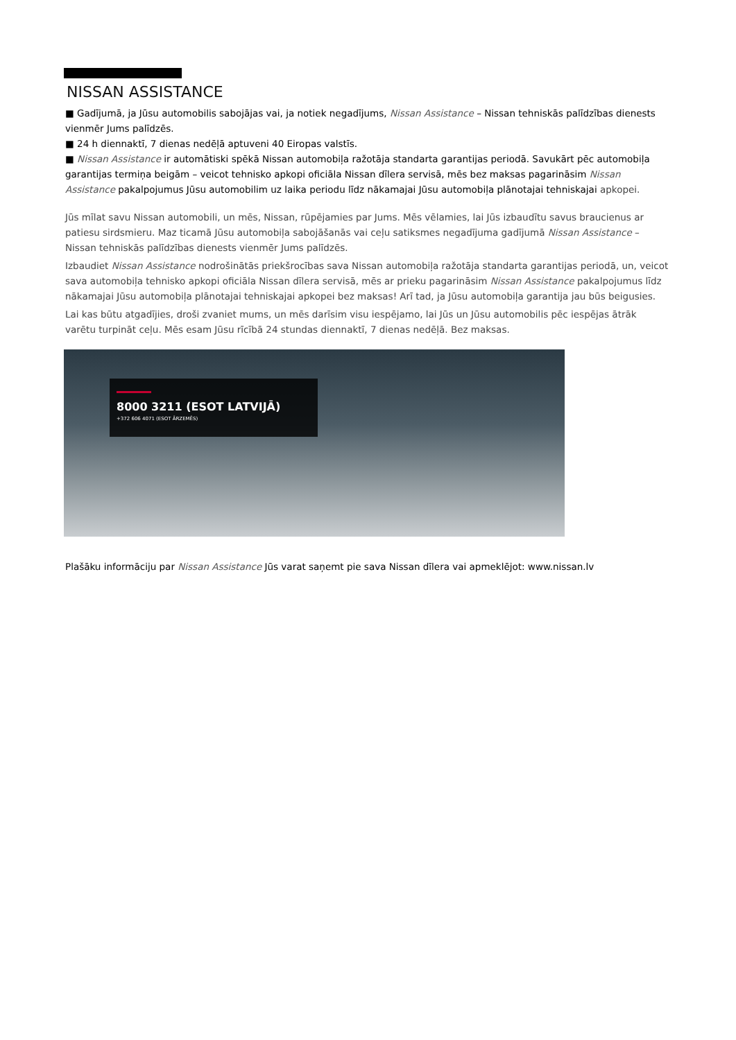NISSAN ASSISTANCE
■ Gadījumā, ja Jūsu automobilis sabojājas vai, ja notiek negadījums, Nissan Assistance – Nissan tehniskās palīdzības dienests vienmēr Jums palīdzēs.
■ 24 h diennaktī, 7 dienas nedēļā aptuveni 40 Eiropas valstīs.
■ Nissan Assistance ir automātiski spēkā Nissan automobiļa ražotāja standarta garantijas periodā. Savukārt pēc automobiļa garantijas termiņa beigām – veicot tehnisko apkopi oficiāla Nissan dīlera servisā, mēs bez maksas pagarināsim Nissan Assistance pakalpojumus Jūsu automobilim uz laika periodu līdz nākamajai Jūsu automobiļa plānotajai tehniskajai apkopei.
Jūs mīlat savu Nissan automobili, un mēs, Nissan, rūpējamies par Jums. Mēs vēlamies, lai Jūs izbaudītu savus braucienus ar patiesu sirdsmieru. Maz ticamā Jūsu automobiļa sabojāšanās vai ceļu satiksmes negadījuma gadījumā Nissan Assistance – Nissan tehniskās palīdzības dienests vienmēr Jums palīdzēs.
Izbaudiet Nissan Assistance nodrošinātās priekšrocības sava Nissan automobiļa ražotāja standarta garantijas periodā, un, veicot sava automobiļa tehnisko apkopi oficiāla Nissan dīlera servisā, mēs ar prieku pagarināsim Nissan Assistance pakalpojumus līdz nākamajai Jūsu automobiļa plānotajai tehniskajai apkopei bez maksas! Arī tad, ja Jūsu automobiļa garantija jau būs beigusies.
Lai kas būtu atgadījies, droši zvaniet mums, un mēs darīsim visu iespējamo, lai Jūs un Jūsu automobilis pēc iespējas ātrāk varētu turpināt ceļu. Mēs esam Jūsu rīcībā 24 stundas diennaktī, 7 dienas nedēļā. Bez maksas.
8000 3211 (ESOT LATVIJĀ)
+372 606 4071 (ESOT ĀRZEMĒS)
Plašāku informāciju par Nissan Assistance Jūs varat saņemt pie sava Nissan dīlera vai apmeklējot: www.nissan.lv